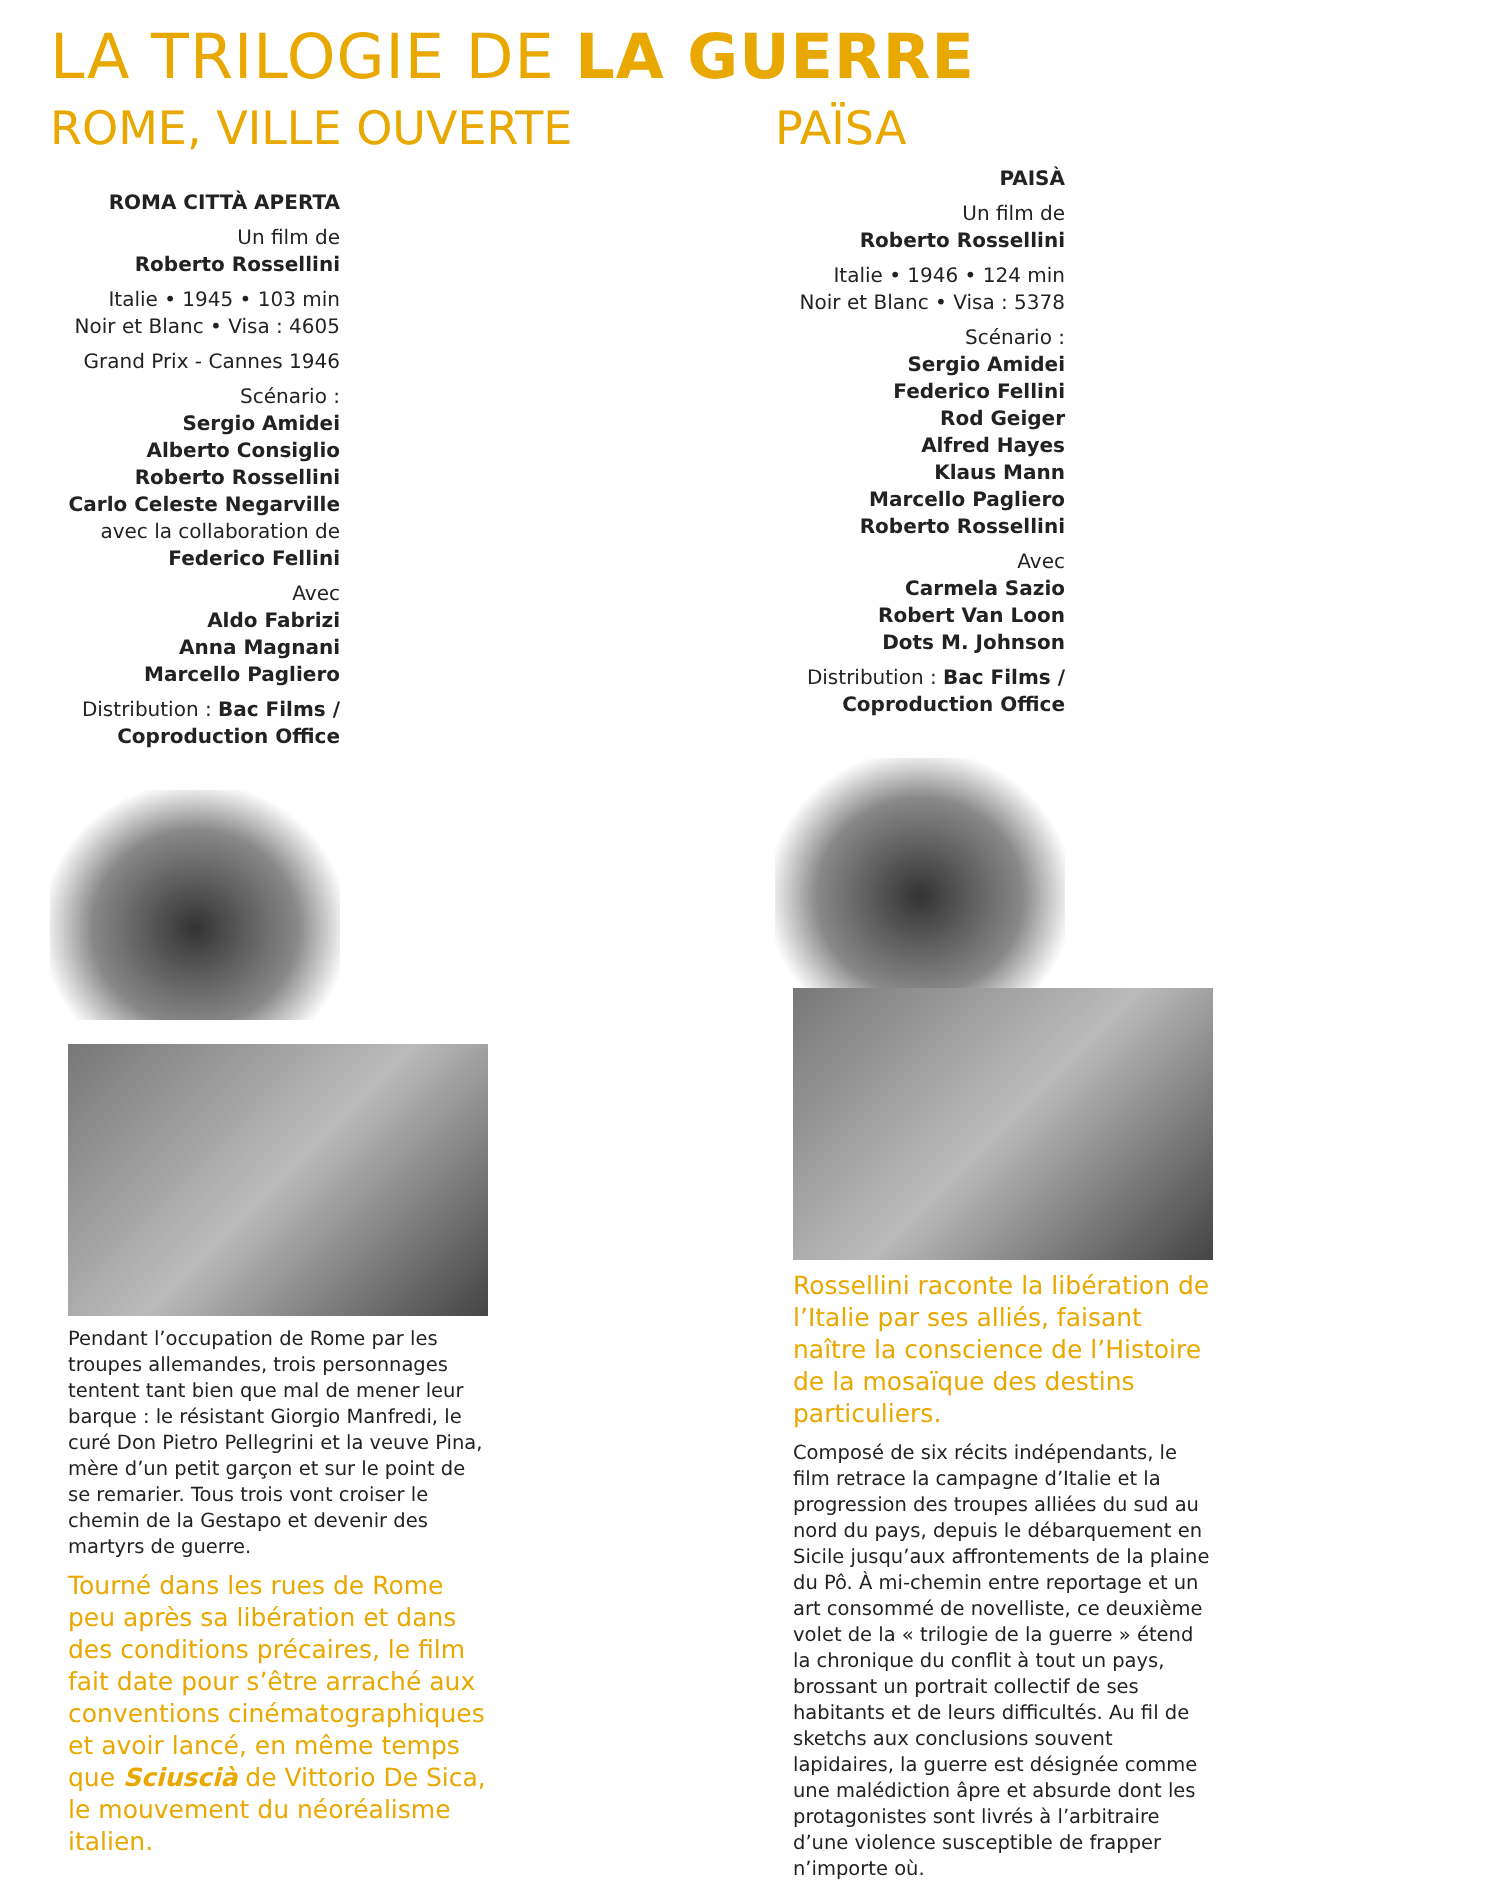LA TRILOGIE DE LA GUERRE
ROME, VILLE OUVERTE
ROMA CITTÀ APERTA
Un film de
Roberto Rossellini
Italie • 1945 • 103 min
Noir et Blanc • Visa : 4605
Grand Prix - Cannes 1946
Scénario :
Sergio Amidei
Alberto Consiglio
Roberto Rossellini
Carlo Celeste Negarville
avec la collaboration de
Federico Fellini
Avec
Aldo Fabrizi
Anna Magnani
Marcello Pagliero
Distribution : Bac Films / Coproduction Office
Pendant l’occupation de Rome par les troupes allemandes, trois personnages tentent tant bien que mal de mener leur barque : le résistant Giorgio Manfredi, le curé Don Pietro Pellegrini et la veuve Pina, mère d’un petit garçon et sur le point de se remarier. Tous trois vont croiser le chemin de la Gestapo et devenir des martyrs de guerre.
Tourné dans les rues de Rome peu après sa libération et dans des conditions précaires, le film fait date pour s’être arraché aux conventions cinématographiques et avoir lancé, en même temps que Sciuscià de Vittorio De Sica, le mouvement du néoréalisme italien.
PAÏSA
PAISÀ
Un film de
Roberto Rossellini
Italie • 1946 • 124 min
Noir et Blanc • Visa : 5378
Scénario :
Sergio Amidei
Federico Fellini
Rod Geiger
Alfred Hayes
Klaus Mann
Marcello Pagliero
Roberto Rossellini
Avec
Carmela Sazio
Robert Van Loon
Dots M. Johnson
Distribution : Bac Films / Coproduction Office
Rossellini raconte la libération de l’Italie par ses alliés, faisant naître la conscience de l’Histoire de la mosaïque des destins particuliers.
Composé de six récits indépendants, le film retrace la campagne d’Italie et la progression des troupes alliées du sud au nord du pays, depuis le débarquement en Sicile jusqu’aux affrontements de la plaine du Pô. À mi-chemin entre reportage et un art consommé de novelliste, ce deuxième volet de la « trilogie de la guerre » étend la chronique du conflit à tout un pays, brossant un portrait collectif de ses habitants et de leurs difficultés. Au fil de sketchs aux conclusions souvent lapidaires, la guerre est désignée comme une malédiction âpre et absurde dont les protagonistes sont livrés à l’arbitraire d’une violence susceptible de frapper n’importe où.